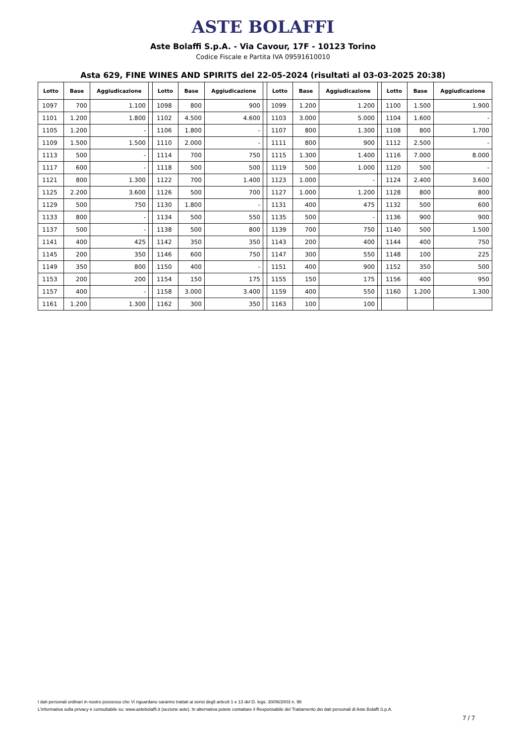ASTE BOLAFFI
Aste Bolaffi S.p.A. - Via Cavour, 17F - 10123 Torino
Codice Fiscale e Partita IVA 09591610010
Asta 629, FINE WINES AND SPIRITS del 22-05-2024 (risultati al 03-03-2025 20:38)
| Lotto | Base | Aggiudicazione | | Lotto | Base | Aggiudicazione | | Lotto | Base | Aggiudicazione | | Lotto | Base | Aggiudicazione |
| --- | --- | --- | --- | --- | --- | --- | --- | --- | --- | --- | --- | --- | --- | --- |
| 1097 | 700 | 1.100 | | 1098 | 800 | 900 | | 1099 | 1.200 | 1.200 | | 1100 | 1.500 | 1.900 |
| 1101 | 1.200 | 1.800 | | 1102 | 4.500 | 4.600 | | 1103 | 3.000 | 5.000 | | 1104 | 1.600 | - |
| 1105 | 1.200 | - | | 1106 | 1.800 | - | | 1107 | 800 | 1.300 | | 1108 | 800 | 1.700 |
| 1109 | 1.500 | 1.500 | | 1110 | 2.000 | - | | 1111 | 800 | 900 | | 1112 | 2.500 | - |
| 1113 | 500 | - | | 1114 | 700 | 750 | | 1115 | 1.300 | 1.400 | | 1116 | 7.000 | 8.000 |
| 1117 | 600 | - | | 1118 | 500 | 500 | | 1119 | 500 | 1.000 | | 1120 | 500 | - |
| 1121 | 800 | 1.300 | | 1122 | 700 | 1.400 | | 1123 | 1.000 | - | | 1124 | 2.400 | 3.600 |
| 1125 | 2.200 | 3.600 | | 1126 | 500 | 700 | | 1127 | 1.000 | 1.200 | | 1128 | 800 | 800 |
| 1129 | 500 | 750 | | 1130 | 1.800 | - | | 1131 | 400 | 475 | | 1132 | 500 | 600 |
| 1133 | 800 | - | | 1134 | 500 | 550 | | 1135 | 500 | - | | 1136 | 900 | 900 |
| 1137 | 500 | - | | 1138 | 500 | 800 | | 1139 | 700 | 750 | | 1140 | 500 | 1.500 |
| 1141 | 400 | 425 | | 1142 | 350 | 350 | | 1143 | 200 | 400 | | 1144 | 400 | 750 |
| 1145 | 200 | 350 | | 1146 | 600 | 750 | | 1147 | 300 | 550 | | 1148 | 100 | 225 |
| 1149 | 350 | 800 | | 1150 | 400 | - | | 1151 | 400 | 900 | | 1152 | 350 | 500 |
| 1153 | 200 | 200 | | 1154 | 150 | 175 | | 1155 | 150 | 175 | | 1156 | 400 | 950 |
| 1157 | 400 | - | | 1158 | 3.000 | 3.400 | | 1159 | 400 | 550 | | 1160 | 1.200 | 1.300 |
| 1161 | 1.200 | 1.300 | | 1162 | 300 | 350 | | 1163 | 100 | 100 | | | | |
I dati personali ordinari in nostro possesso che Vi riguardano saranno trattati ai sensi degli articoli 1 e 13 del D. legs. 30/06/2003 n. 96
L'informativa sulla privacy è consultabile su: www.astebolaffi.it (sezione aste). In alternativa potete contattare il Responsabile del Trattamento dei dati personali di Aste Bolaffi S.p.A.
7 / 7